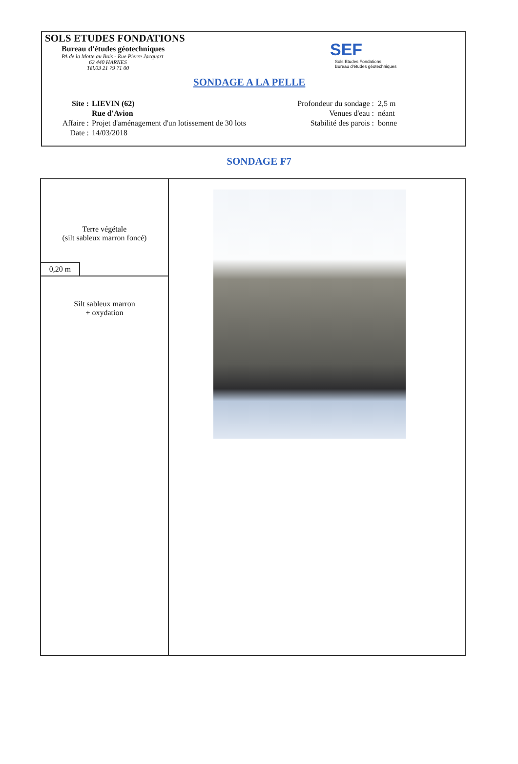SOLS ETUDES FONDATIONS
Bureau d'études géotechniques
PA de la Motte au Bois - Rue Pierre Jacquart
62 440 HARNES
Tél.03 21 79 71 00
SEF
Sols Etudes Fondations
Bureau d'études géotechniques
SONDAGE A LA PELLE
Site : LIEVIN (62)
Rue d'Avion
Affaire : Projet d'aménagement d'un lotissement de 30 lots
Date : 14/03/2018
Profondeur du sondage : 2,5 m
Venues d'eau : néant
Stabilité des parois : bonne
SONDAGE F7
| Terre végétale (silt sableux marron foncé) 0,20 m | |
| Silt sableux marron + oxydation | |